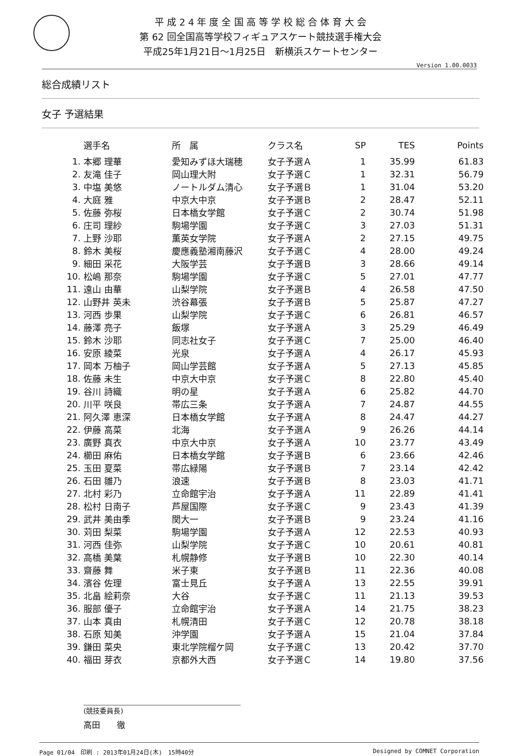平 成 2 4 年 度 全 国 高 等 学 校 総 合 体 育 大 会
第 62 回全国高等学校フィギュアスケート競技選手権大会
平成25年1月21日～1月25日　新横浜スケートセンター
Version 1.00.0033
総合成績リスト
女子 予選結果
| | 選手名 | 所 属 | クラス名 | SP | TES | Points |
| --- | --- | --- | --- | --- | --- | --- |
| 1. | 本郷 理華 | 愛知みずほ大瑞穂 | 女子予選Ａ | 1 | 35.99 | 61.83 |
| 2. | 友滝 佳子 | 岡山理大附 | 女子予選Ｃ | 1 | 32.31 | 56.79 |
| 3. | 中塩 美悠 | ノートルダム清心 | 女子予選Ｂ | 1 | 31.04 | 53.20 |
| 4. | 大庭 雅 | 中京大中京 | 女子予選Ｂ | 2 | 28.47 | 52.11 |
| 5. | 佐藤 弥桜 | 日本橋女学館 | 女子予選Ｃ | 2 | 30.74 | 51.98 |
| 6. | 庄司 理紗 | 駒場学園 | 女子予選Ｃ | 3 | 27.03 | 51.31 |
| 7. | 上野 沙耶 | 薫英女学院 | 女子予選Ａ | 2 | 27.15 | 49.75 |
| 8. | 鈴木 美桜 | 慶應義塾湘南藤沢 | 女子予選Ｃ | 4 | 28.00 | 49.24 |
| 9. | 細田 采花 | 大阪学芸 | 女子予選Ｂ | 3 | 28.66 | 49.14 |
| 10. | 松嶋 那奈 | 駒場学園 | 女子予選Ｃ | 5 | 27.01 | 47.77 |
| 11. | 遠山 由華 | 山梨学院 | 女子予選Ｂ | 4 | 26.58 | 47.50 |
| 12. | 山野井 英未 | 渋谷幕張 | 女子予選Ｂ | 5 | 25.87 | 47.27 |
| 13. | 河西 歩果 | 山梨学院 | 女子予選Ｃ | 6 | 26.81 | 46.57 |
| 14. | 藤澤 亮子 | 飯塚 | 女子予選Ａ | 3 | 25.29 | 46.49 |
| 15. | 鈴木 沙耶 | 同志社女子 | 女子予選Ｃ | 7 | 25.00 | 46.40 |
| 16. | 安原 綾菜 | 光泉 | 女子予選Ａ | 4 | 26.17 | 45.93 |
| 17. | 岡本 万柚子 | 岡山学芸館 | 女子予選Ａ | 5 | 27.13 | 45.85 |
| 18. | 佐藤 未生 | 中京大中京 | 女子予選Ｃ | 8 | 22.80 | 45.40 |
| 19. | 谷川 詩織 | 明の星 | 女子予選Ａ | 6 | 25.82 | 44.70 |
| 20. | 川平 咲良 | 帯広三条 | 女子予選Ａ | 7 | 24.87 | 44.55 |
| 21. | 阿久澤 恵深 | 日本橋女学館 | 女子予選Ａ | 8 | 24.47 | 44.27 |
| 22. | 伊藤 高菜 | 北海 | 女子予選Ａ | 9 | 26.26 | 44.14 |
| 23. | 廣野 真衣 | 中京大中京 | 女子予選Ａ | 10 | 23.77 | 43.49 |
| 24. | 櫛田 麻佑 | 日本橋女学館 | 女子予選Ｂ | 6 | 23.66 | 42.46 |
| 25. | 玉田 夏菜 | 帯広緑陽 | 女子予選Ｂ | 7 | 23.14 | 42.42 |
| 26. | 石田 雛乃 | 浪速 | 女子予選Ｂ | 8 | 23.03 | 41.71 |
| 27. | 北村 彩乃 | 立命館宇治 | 女子予選Ａ | 11 | 22.89 | 41.41 |
| 28. | 松村 日南子 | 芦屋国際 | 女子予選Ｃ | 9 | 23.43 | 41.39 |
| 29. | 武井 美由季 | 関大一 | 女子予選Ｂ | 9 | 23.24 | 41.16 |
| 30. | 苅田 梨菜 | 駒場学園 | 女子予選Ａ | 12 | 22.53 | 40.93 |
| 31. | 河西 佳弥 | 山梨学院 | 女子予選Ｃ | 10 | 20.61 | 40.81 |
| 32. | 高橋 美葉 | 札幌静修 | 女子予選Ｂ | 10 | 22.30 | 40.14 |
| 33. | 齋藤 舞 | 米子東 | 女子予選Ｂ | 11 | 22.36 | 40.08 |
| 34. | 濱谷 佐理 | 富士見丘 | 女子予選Ａ | 13 | 22.55 | 39.91 |
| 35. | 北畠 絵莉奈 | 大谷 | 女子予選Ｃ | 11 | 21.13 | 39.53 |
| 36. | 服部 優子 | 立命館宇治 | 女子予選Ａ | 14 | 21.75 | 38.23 |
| 37. | 山本 真由 | 札幌清田 | 女子予選Ｃ | 12 | 20.78 | 38.18 |
| 38. | 石原 知美 | 沖学園 | 女子予選Ａ | 15 | 21.04 | 37.84 |
| 39. | 鎌田 菜央 | 東北学院榴ケ岡 | 女子予選Ｃ | 13 | 20.42 | 37.70 |
| 40. | 福田 芽衣 | 京都外大西 | 女子予選Ｃ | 14 | 19.80 | 37.56 |
(競技委員長)
高田　　徹
Page 01/04　印刷 : 2013年01月24日(木)　15時40分 Designed by COMNET Corporation